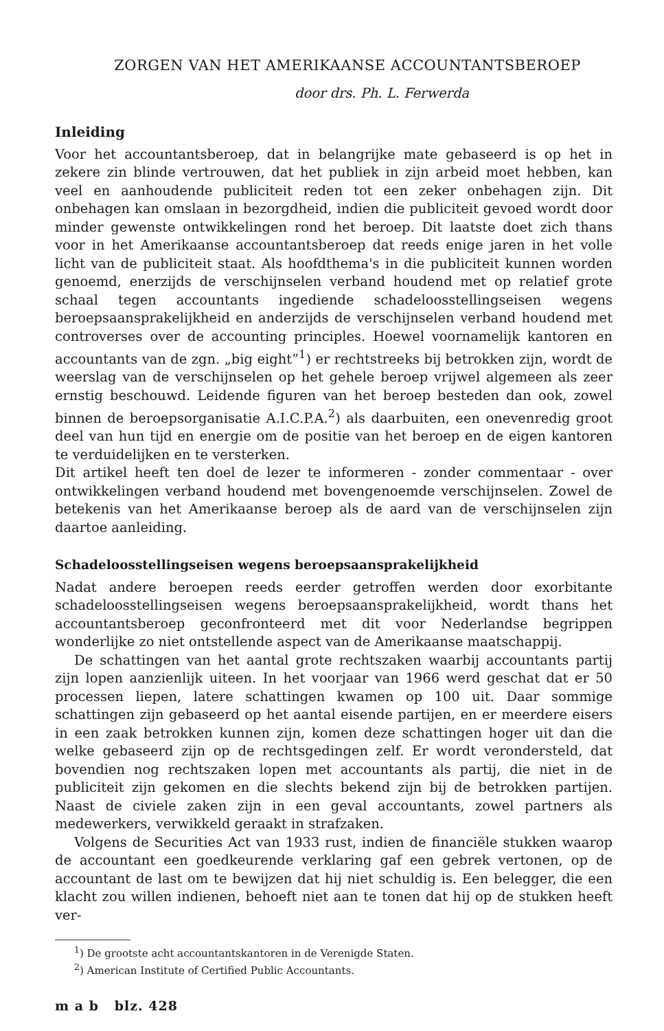ZORGEN VAN HET AMERIKAANSE ACCOUNTANTSBEROEP
door drs. Ph. L. Ferwerda
Inleiding
Voor het accountantsberoep, dat in belangrijke mate gebaseerd is op het in zekere zin blinde vertrouwen, dat het publiek in zijn arbeid moet hebben, kan veel en aanhoudende publiciteit reden tot een zeker onbehagen zijn. Dit onbehagen kan omslaan in bezorgdheid, indien die publiciteit gevoed wordt door minder gewenste ontwikkelingen rond het beroep. Dit laatste doet zich thans voor in het Amerikaanse accountantsberoep dat reeds enige jaren in het volle licht van de publiciteit staat. Als hoofdthema's in die publiciteit kunnen worden genoemd, enerzijds de verschijnselen verband houdend met op relatief grote schaal tegen accountants ingediende schadeloosstellingseisen wegens beroepsaansprakelijkheid en anderzijds de verschijnselen verband houdend met controverses over de accounting principles. Hoewel voornamelijk kantoren en accountants van de zgn. „big eight”<sup>1</sup>) er rechtstreeks bij betrokken zijn, wordt de weerslag van de verschijnselen op het gehele beroep vrijwel algemeen als zeer ernstig beschouwd. Leidende figuren van het beroep besteden dan ook, zowel binnen de beroepsorganisatie A.I.C.P.A.<sup>2</sup>) als daarbuiten, een onevenredig groot deel van hun tijd en energie om de positie van het beroep en de eigen kantoren te verduidelijken en te versterken.
Dit artikel heeft ten doel de lezer te informeren - zonder commentaar - over ontwikkelingen verband houdend met bovengenoemde verschijnselen. Zowel de betekenis van het Amerikaanse beroep als de aard van de verschijnselen zijn daartoe aanleiding.
Schadeloosstellingseisen wegens beroepsaansprakelijkheid
Nadat andere beroepen reeds eerder getroffen werden door exorbitante schadeloosstellingseisen wegens beroepsaansprakelijkheid, wordt thans het accountantsberoep geconfronteerd met dit voor Nederlandse begrippen wonderlijke zo niet ontstellende aspect van de Amerikaanse maatschappij.
De schattingen van het aantal grote rechtszaken waarbij accountants partij zijn lopen aanzienlijk uiteen. In het voorjaar van 1966 werd geschat dat er 50 processen liepen, latere schattingen kwamen op 100 uit. Daar sommige schattingen zijn gebaseerd op het aantal eisende partijen, en er meerdere eisers in een zaak betrokken kunnen zijn, komen deze schattingen hoger uit dan die welke gebaseerd zijn op de rechtsgedingen zelf. Er wordt verondersteld, dat bovendien nog rechtszaken lopen met accountants als partij, die niet in de publiciteit zijn gekomen en die slechts bekend zijn bij de betrokken partijen. Naast de civiele zaken zijn in een geval accountants, zowel partners als medewerkers, verwikkeld geraakt in strafzaken.
Volgens de Securities Act van 1933 rust, indien de financiële stukken waarop de accountant een goedkeurende verklaring gaf een gebrek vertonen, op de accountant de last om te bewijzen dat hij niet schuldig is. Een belegger, die een klacht zou willen indienen, behoeft niet aan te tonen dat hij op de stukken heeft ver-
<sup>1</sup>) De grootste acht accountantskantoren in de Verenigde Staten.
<sup>2</sup>) American Institute of Certified Public Accountants.
m a b blz. 428